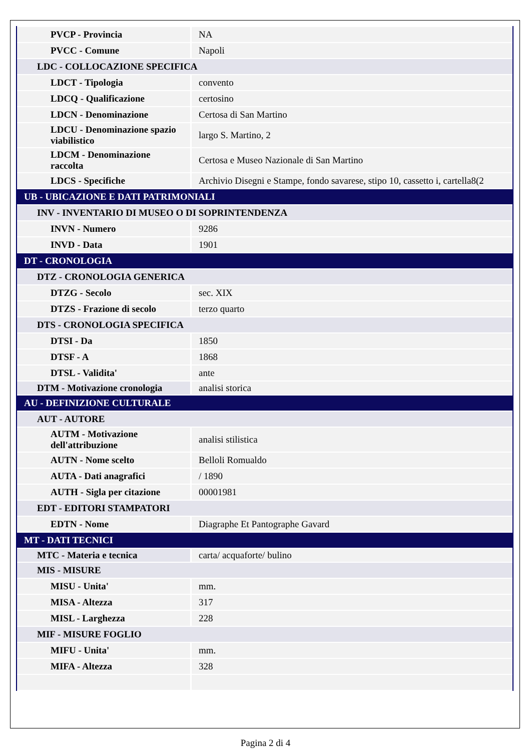| PVCP - Provincia | NA |
| PVCC - Comune | Napoli |
| LDC - COLLOCAZIONE SPECIFICA | |
| LDCT - Tipologia | convento |
| LDCQ - Qualificazione | certosino |
| LDCN - Denominazione | Certosa di San Martino |
| LDCU - Denominazione spazio viabilistico | largo S. Martino, 2 |
| LDCM - Denominazione raccolta | Certosa e Museo Nazionale di San Martino |
| LDCS - Specifiche | Archivio Disegni e Stampe, fondo savarese, stipo 10, cassetto i, cartella8(2 |
| UB - UBICAZIONE E DATI PATRIMONIALI | |
| INV - INVENTARIO DI MUSEO O DI SOPRINTENDENZA | |
| INVN - Numero | 9286 |
| INVD - Data | 1901 |
| DT - CRONOLOGIA | |
| DTZ - CRONOLOGIA GENERICA | |
| DTZG - Secolo | sec. XIX |
| DTZS - Frazione di secolo | terzo quarto |
| DTS - CRONOLOGIA SPECIFICA | |
| DTSI - Da | 1850 |
| DTSF - A | 1868 |
| DTSL - Validita' | ante |
| DTM - Motivazione cronologia | analisi storica |
| AU - DEFINIZIONE CULTURALE | |
| AUT - AUTORE | |
| AUTM - Motivazione dell'attribuzione | analisi stilistica |
| AUTN - Nome scelto | Belloli Romualdo |
| AUTA - Dati anagrafici | / 1890 |
| AUTH - Sigla per citazione | 00001981 |
| EDT - EDITORI STAMPATORI | |
| EDTN - Nome | Diagraphe Et Pantographe Gavard |
| MT - DATI TECNICI | |
| MTC - Materia e tecnica | carta/ acquaforte/ bulino |
| MIS - MISURE | |
| MISU - Unita' | mm. |
| MISA - Altezza | 317 |
| MISL - Larghezza | 228 |
| MIF - MISURE FOGLIO | |
| MIFU - Unita' | mm. |
| MIFA - Altezza | 328 |
Pagina 2 di 4